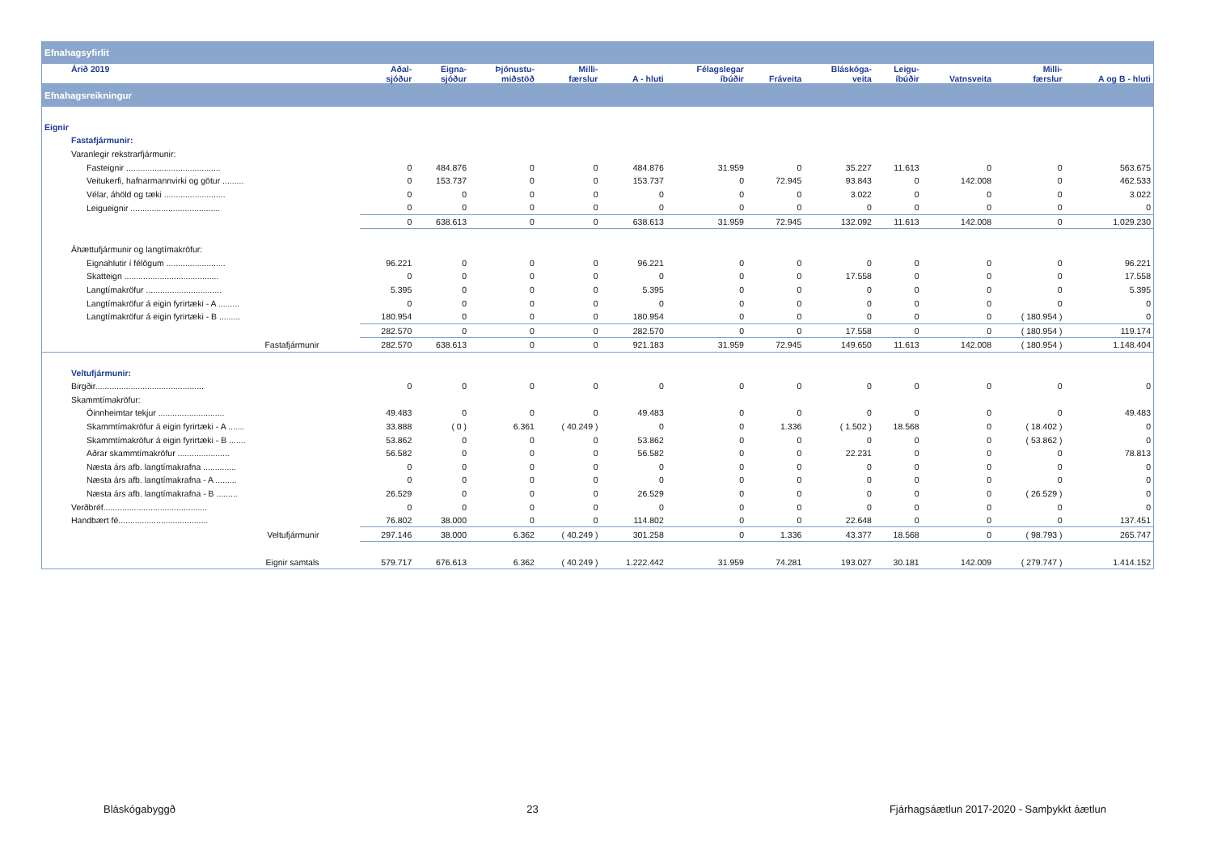| Efnahagsyfirlit | | | | | | | | | | | | |
| Árið 2019 | Aðal- sjóður | Eigna- sjóður | Þjónustu- miðstöð | Milli- færslur | A - hluti | Félagslegar íbúðir | Fráveita | Bláskóga- veita | Leigu- íbúðir | Vatnsveita | Milli- færslur | A og B - hluti |
| Efnahagsreikningur | | | | | | | | | | | | |
| Eignir | | | | | | | | | | | | |
| Fastafjármunir: | | | | | | | | | | | | |
| Varanlegir rekstrarfjármunir: | | | | | | | | | | | | |
| Fasteignir ........................................ | 0 | 484.876 | 0 | 0 | 484.876 | 31.959 | 0 | 35.227 | 11.613 | 0 | 0 | 563.675 |
| Veitukerfi, hafnarmannvirki og götur ......... | 0 | 153.737 | 0 | 0 | 153.737 | 0 | 72.945 | 93.843 | 0 | 142.008 | 0 | 462.533 |
| Vélar, áhöld og tæki .......................... | 0 | 0 | 0 | 0 | 0 | 0 | 0 | 3.022 | 0 | 0 | 0 | 3.022 |
| Leigueignir ...................................... | 0 | 0 | 0 | 0 | 0 | 0 | 0 | 0 | 0 | 0 | 0 | 0 |
| | 0 | 638.613 | 0 | 0 | 638.613 | 31.959 | 72.945 | 132.092 | 11.613 | 142.008 | 0 | 1.029.230 |
| Áhættufjármunir og langtímakröfur: | | | | | | | | | | | | |
| Eignahlutir í félögum ......................... | 96.221 | 0 | 0 | 0 | 96.221 | 0 | 0 | 0 | 0 | 0 | 0 | 96.221 |
| Skatteign ........................................ | 0 | 0 | 0 | 0 | 0 | 0 | 0 | 17.558 | 0 | 0 | 0 | 17.558 |
| Langtímakröfur ................................ | 5.395 | 0 | 0 | 0 | 5.395 | 0 | 0 | 0 | 0 | 0 | 0 | 5.395 |
| Langtímakröfur á eigin fyrirtæki - A ......... | 0 | 0 | 0 | 0 | 0 | 0 | 0 | 0 | 0 | 0 | 0 | 0 |
| Langtímakröfur á eigin fyrirtæki - B ......... | 180.954 | 0 | 0 | 0 | 180.954 | 0 | 0 | 0 | 0 | 0 | ( 180.954 ) | 0 |
| | 282.570 | 0 | 0 | 0 | 282.570 | 0 | 0 | 17.558 | 0 | 0 | ( 180.954 ) | 119.174 |
| Fastafjármunir | 282.570 | 638.613 | 0 | 0 | 921.183 | 31.959 | 72.945 | 149.650 | 11.613 | 142.008 | ( 180.954 ) | 1.148.404 |
| Veltufjármunir: | | | | | | | | | | | | |
| Birgðir.............................................. | 0 | 0 | 0 | 0 | 0 | 0 | 0 | 0 | 0 | 0 | 0 | 0 |
| Skammtímakröfur: | | | | | | | | | | | | |
| Óinnheimtar tekjur ............................ | 49.483 | 0 | 0 | 0 | 49.483 | 0 | 0 | 0 | 0 | 0 | 0 | 49.483 |
| Skammtímakröfur á eigin fyrirtæki - A ....... | 33.888 | ( 0 ) | 6.361 | ( 40.249 ) | 0 | 0 | 1.336 | ( 1.502 ) | 18.568 | 0 | ( 18.402 ) | 0 |
| Skammtímakröfur á eigin fyrirtæki - B ....... | 53.862 | 0 | 0 | 0 | 53.862 | 0 | 0 | 0 | 0 | 0 | ( 53.862 ) | 0 |
| Aðrar skammtímakröfur ...................... | 56.582 | 0 | 0 | 0 | 56.582 | 0 | 0 | 22.231 | 0 | 0 | 0 | 78.813 |
| Næsta árs afb. langtímakrafna .............. | 0 | 0 | 0 | 0 | 0 | 0 | 0 | 0 | 0 | 0 | 0 | 0 |
| Næsta árs afb. langtímakrafna - A ......... | 0 | 0 | 0 | 0 | 0 | 0 | 0 | 0 | 0 | 0 | 0 | 0 |
| Næsta árs afb. langtímakrafna - B ......... | 26.529 | 0 | 0 | 0 | 26.529 | 0 | 0 | 0 | 0 | 0 | ( 26.529 ) | 0 |
| Verðbréf............................................ | 0 | 0 | 0 | 0 | 0 | 0 | 0 | 0 | 0 | 0 | 0 | 0 |
| Handbært fé...................................... | 76.802 | 38.000 | 0 | 0 | 114.802 | 0 | 0 | 22.648 | 0 | 0 | 0 | 137.451 |
| Veltufjármunir | 297.146 | 38.000 | 6.362 | ( 40.249 ) | 301.258 | 0 | 1.336 | 43.377 | 18.568 | 0 | ( 98.793 ) | 265.747 |
| Eignir samtals | 579.717 | 676.613 | 6.362 | ( 40.249 ) | 1.222.442 | 31.959 | 74.281 | 193.027 | 30.181 | 142.009 | ( 279.747 ) | 1.414.152 |
Bláskógabyggð 23 Fjárhagsáætlun 2017-2020 - Samþykkt áætlun